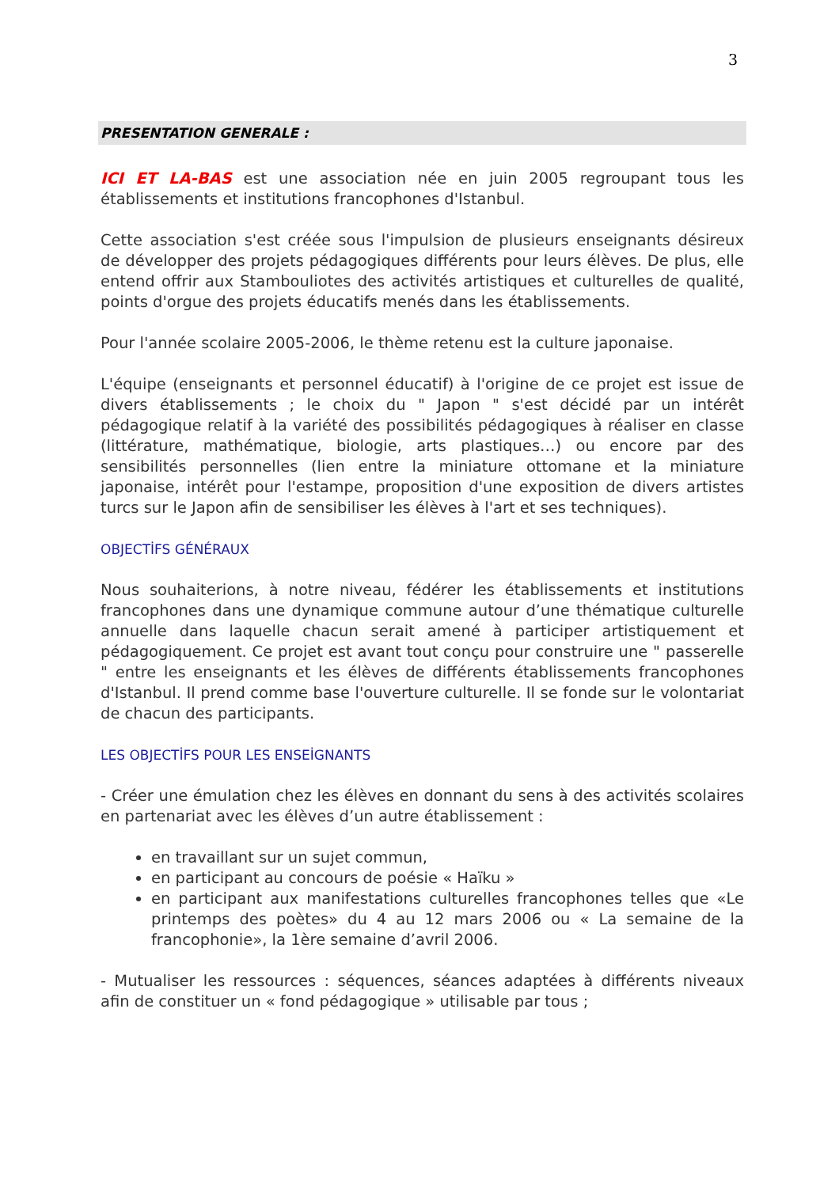3
PRESENTATION GENERALE :
ICI ET LA-BAS est une association née en juin 2005 regroupant tous les établissements et institutions francophones d'Istanbul.
Cette association s'est créée sous l'impulsion de plusieurs enseignants désireux de développer des projets pédagogiques différents pour leurs élèves. De plus, elle entend offrir aux Stambouliotes des activités artistiques et culturelles de qualité, points d'orgue des projets éducatifs menés dans les établissements.
Pour l'année scolaire 2005-2006, le thème retenu est la culture japonaise.
L'équipe (enseignants et personnel éducatif) à l'origine de ce projet est issue de divers établissements ; le choix du " Japon " s'est décidé par un intérêt pédagogique relatif à la variété des possibilités pédagogiques à réaliser en classe (littérature, mathématique, biologie, arts plastiques…) ou encore par des sensibilités personnelles (lien entre la miniature ottomane et la miniature japonaise, intérêt pour l'estampe, proposition d'une exposition de divers artistes turcs sur le Japon afin de sensibiliser les élèves à l'art et ses techniques).
OBJECTİFS GÉNÉRAUX
Nous souhaiterions, à notre niveau, fédérer les établissements et institutions francophones dans une dynamique commune autour d’une thématique culturelle annuelle dans laquelle chacun serait amené à participer artistiquement et pédagogiquement. Ce projet est avant tout conçu pour construire une " passerelle " entre les enseignants et les élèves de différents établissements francophones d'Istanbul. Il prend comme base l'ouverture culturelle. Il se fonde sur le volontariat de chacun des participants.
LES OBJECTİFS POUR LES ENSEİGNANTS
- Créer une émulation chez les élèves en donnant du sens à des activités scolaires en partenariat avec les élèves d’un autre établissement :
en travaillant sur un sujet commun,
en participant au concours de poésie « Haïku »
en participant aux manifestations culturelles francophones telles que «Le printemps des poètes» du 4 au 12 mars 2006 ou « La semaine de la francophonie», la 1ère semaine d’avril 2006.
- Mutualiser les ressources : séquences, séances adaptées à différents niveaux afin de constituer un « fond pédagogique » utilisable par tous ;